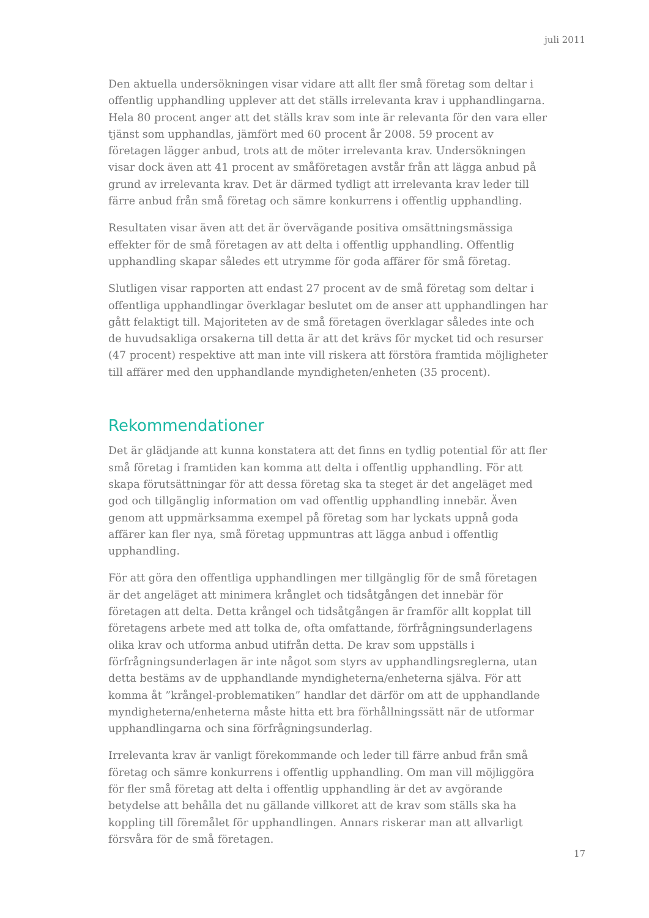juli 2011
Den aktuella undersökningen visar vidare att allt fler små företag som deltar i offentlig upphandling upplever att det ställs irrelevanta krav i upphandlingarna. Hela 80 procent anger att det ställs krav som inte är relevanta för den vara eller tjänst som upphandlas, jämfört med 60 procent år 2008. 59 procent av företagen lägger anbud, trots att de möter irrelevanta krav. Undersökningen visar dock även att 41 procent av småföretagen avstår från att lägga anbud på grund av irrelevanta krav. Det är därmed tydligt att irrelevanta krav leder till färre anbud från små företag och sämre konkurrens i offentlig upphandling.
Resultaten visar även att det är övervägande positiva omsättningsmässiga effekter för de små företagen av att delta i offentlig upphandling. Offentlig upphandling skapar således ett utrymme för goda affärer för små företag.
Slutligen visar rapporten att endast 27 procent av de små företag som deltar i offentliga upphandlingar överklagar beslutet om de anser att upphandlingen har gått felaktigt till. Majoriteten av de små företagen överklagar således inte och de huvudsakliga orsakerna till detta är att det krävs för mycket tid och resurser (47 procent) respektive att man inte vill riskera att förstöra framtida möjligheter till affärer med den upphandlande myndigheten/enheten (35 procent).
Rekommendationer
Det är glädjande att kunna konstatera att det finns en tydlig potential för att fler små företag i framtiden kan komma att delta i offentlig upphandling. För att skapa förutsättningar för att dessa företag ska ta steget är det angeläget med god och tillgänglig information om vad offentlig upphandling innebär. Även genom att uppmärksamma exempel på företag som har lyckats uppnå goda affärer kan fler nya, små företag uppmuntras att lägga anbud i offentlig upphandling.
För att göra den offentliga upphandlingen mer tillgänglig för de små företagen är det angeläget att minimera krånglet och tidsåtgången det innebär för företagen att delta. Detta krångel och tidsåtgången är framför allt kopplat till företagens arbete med att tolka de, ofta omfattande, förfrågningsunderlagens olika krav och utforma anbud utifrån detta. De krav som uppställs i förfrågningsunderlagen är inte något som styrs av upphandlingsreglerna, utan detta bestäms av de upphandlande myndigheterna/enheterna själva. För att komma åt ”krångel-problematiken” handlar det därför om att de upphandlande myndigheterna/enheterna måste hitta ett bra förhållningssätt när de utformar upphandlingarna och sina förfrågningsunderlag.
Irrelevanta krav är vanligt förekommande och leder till färre anbud från små företag och sämre konkurrens i offentlig upphandling. Om man vill möjliggöra för fler små företag att delta i offentlig upphandling är det av avgörande betydelse att behålla det nu gällande villkoret att de krav som ställs ska ha koppling till föremålet för upphandlingen. Annars riskerar man att allvarligt försvåra för de små företagen.
17